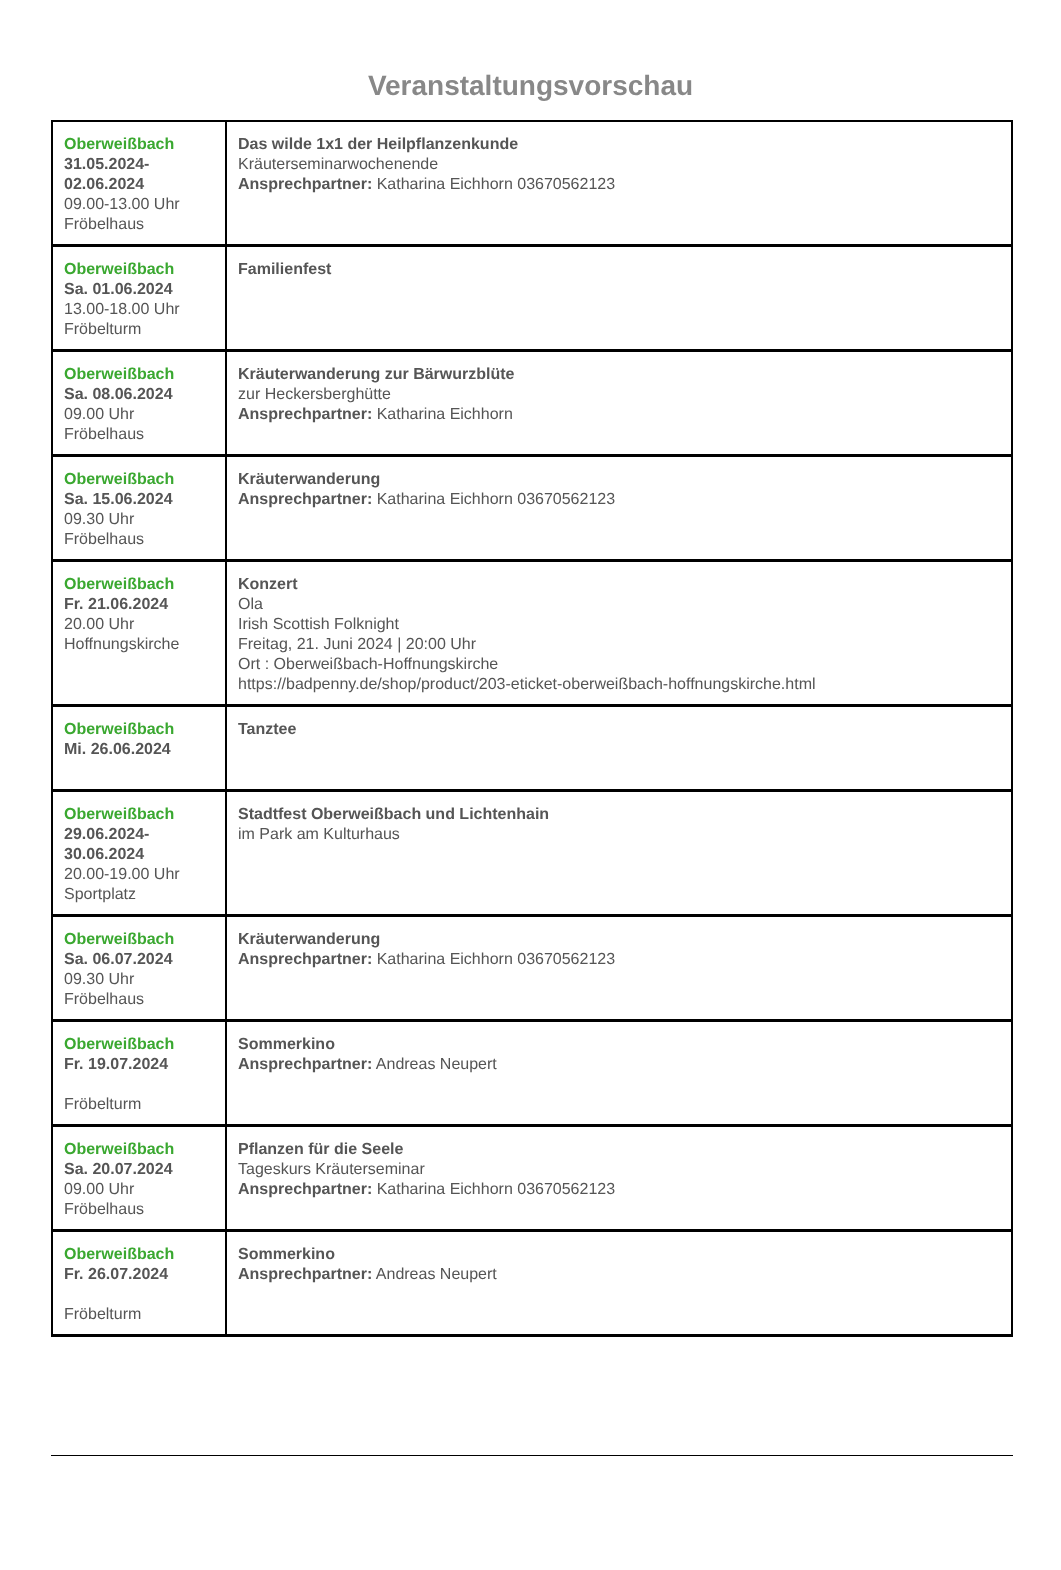Veranstaltungsvorschau
| Oberweißbach 31.05.2024- 02.06.2024 09.00-13.00 Uhr Fröbelhaus | Das wilde 1x1 der Heilpflanzenkunde Kräuterseminarwochenende Ansprechpartner: Katharina Eichhorn 03670562123 |
| Oberweißbach Sa. 01.06.2024 13.00-18.00 Uhr Fröbelturm | Familienfest |
| Oberweißbach Sa. 08.06.2024 09.00 Uhr Fröbelhaus | Kräuterwanderung zur Bärwurzblüte zur Heckersberghütte Ansprechpartner: Katharina Eichhorn |
| Oberweißbach Sa. 15.06.2024 09.30 Uhr Fröbelhaus | Kräuterwanderung Ansprechpartner: Katharina Eichhorn 03670562123 |
| Oberweißbach Fr. 21.06.2024 20.00 Uhr Hoffnungskirche | Konzert Ola Irish Scottish Folknight Freitag, 21. Juni 2024 / 20:00 Uhr Ort : Oberweißbach-Hoffnungskirche https://badpenny.de/shop/product/203-eticket-oberweißbach-hoffnungskirche.html |
| Oberweißbach Mi. 26.06.2024 | Tanztee |
| Oberweißbach 29.06.2024- 30.06.2024 20.00-19.00 Uhr Sportplatz | Stadtfest Oberweißbach und Lichtenhain im Park am Kulturhaus |
| Oberweißbach Sa. 06.07.2024 09.30 Uhr Fröbelhaus | Kräuterwanderung Ansprechpartner: Katharina Eichhorn 03670562123 |
| Oberweißbach Fr. 19.07.2024 Fröbelturm | Sommerkino Ansprechpartner: Andreas Neupert |
| Oberweißbach Sa. 20.07.2024 09.00 Uhr Fröbelhaus | Pflanzen für die Seele Tageskurs Kräuterseminar Ansprechpartner: Katharina Eichhorn 03670562123 |
| Oberweißbach Fr. 26.07.2024 Fröbelturm | Sommerkino Ansprechpartner: Andreas Neupert |